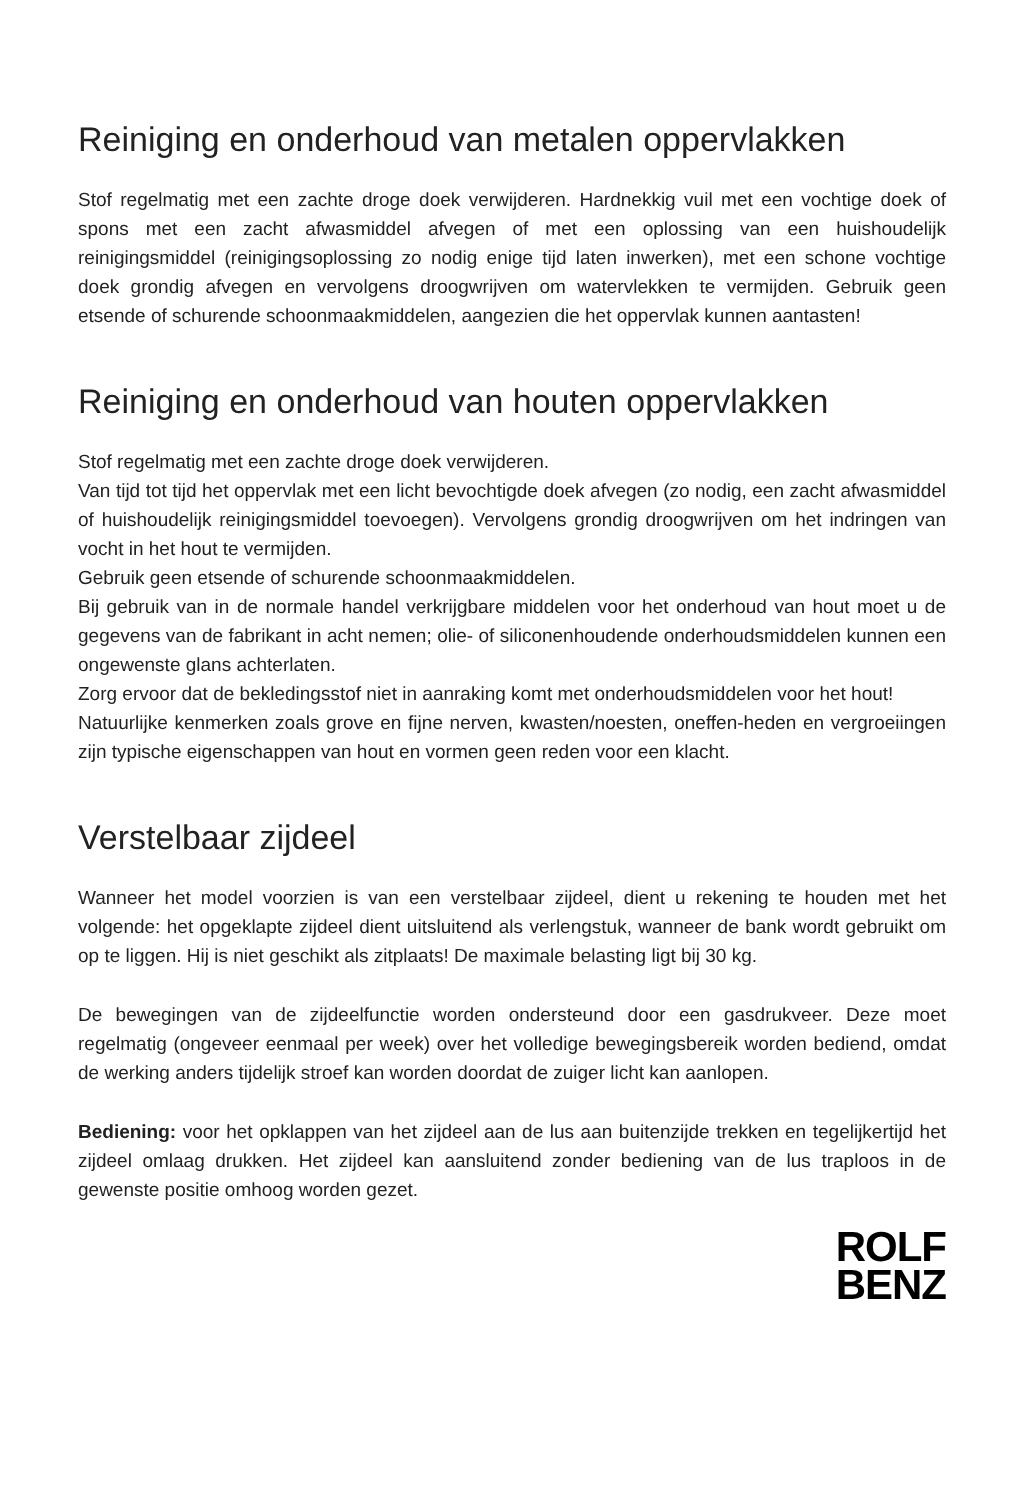Reiniging en onderhoud van metalen oppervlakken
Stof regelmatig met een zachte droge doek verwijderen. Hardnekkig vuil met een vochtige doek of spons met een zacht afwasmiddel afvegen of met een oplossing van een huishoudelijk reinigingsmiddel (reinigingsoplossing zo nodig enige tijd laten inwerken), met een schone vochtige doek grondig afvegen en vervolgens droogwrijven om watervlekken te vermijden. Gebruik geen etsende of schurende schoonmaakmiddelen, aangezien die het oppervlak kunnen aantasten!
Reiniging en onderhoud van houten oppervlakken
Stof regelmatig met een zachte droge doek verwijderen.
Van tijd tot tijd het oppervlak met een licht bevochtigde doek afvegen (zo nodig, een zacht afwasmiddel of huishoudelijk reinigingsmiddel toevoegen). Vervolgens grondig droogwrijven om het indringen van vocht in het hout te vermijden.
Gebruik geen etsende of schurende schoonmaakmiddelen.
Bij gebruik van in de normale handel verkrijgbare middelen voor het onderhoud van hout moet u de gegevens van de fabrikant in acht nemen; olie- of siliconenhoudende onderhoudsmiddelen kunnen een ongewenste glans achterlaten.
Zorg ervoor dat de bekledingsstof niet in aanraking komt met onderhoudsmiddelen voor het hout!
Natuurlijke kenmerken zoals grove en fijne nerven, kwasten/noesten, oneffen-heden en vergroeiingen zijn typische eigenschappen van hout en vormen geen reden voor een klacht.
Verstelbaar zijdeel
Wanneer het model voorzien is van een verstelbaar zijdeel, dient u rekening te houden met het volgende: het opgeklapte zijdeel dient uitsluitend als verlengstuk, wanneer de bank wordt gebruikt om op te liggen. Hij is niet geschikt als zitplaats! De maximale belasting ligt bij 30 kg.
De bewegingen van de zijdeelfunctie worden ondersteund door een gasdrukveer. Deze moet regelmatig (ongeveer eenmaal per week) over het volledige bewegingsbereik worden bediend, omdat de werking anders tijdelijk stroef kan worden doordat de zuiger licht kan aanlopen.
Bediening: voor het opklappen van het zijdeel aan de lus aan buitenzijde trekken en tegelijkertijd het zijdeel omlaag drukken. Het zijdeel kan aansluitend zonder bediening van de lus traploos in de gewenste positie omhoog worden gezet.
ROLF
BENZ